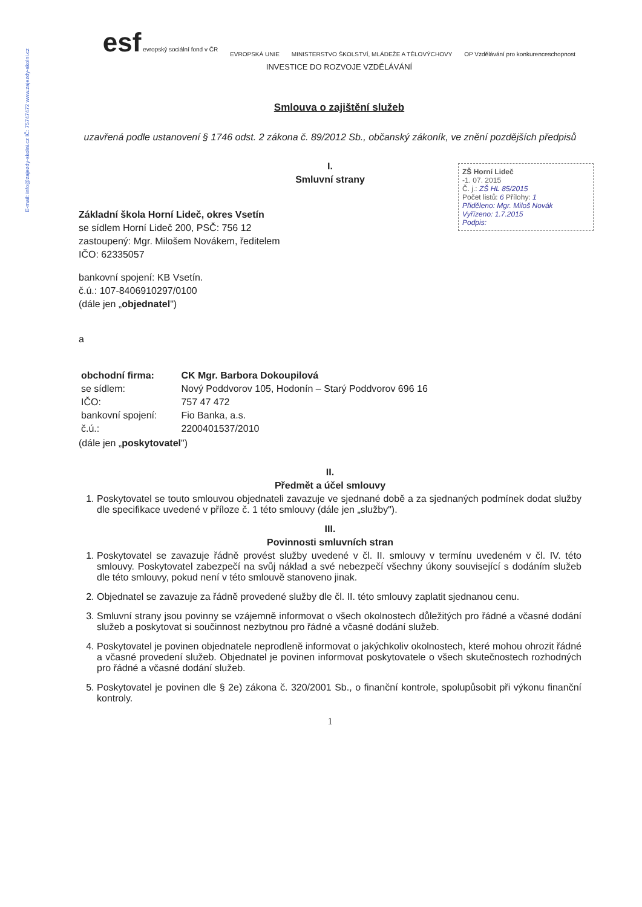E-mail: info@zajezdy-skolni.cz IČ: 75747472 www.zajezdy-skolni.cz
esf evropský sociální fond v ČR
EVROPSKÁ UNIE
MINISTERSTVO ŠKOLSTVÍ, MLÁDEŽE A TĚLOVÝCHOVY
OP Vzdělávání pro konkurenceschopnost
INVESTICE DO ROZVOJE VZDĚLÁVÁNÍ
Smlouva o zajištění služeb
uzavřená podle ustanovení § 1746 odst. 2 zákona č. 89/2012 Sb., občanský zákoník, ve znění pozdějších předpisů
I.
Smluvní strany
ZŠ Horní Lideč
-1. 07. 2015
Č. j.: ZŠ HL 85/2015
Počet listů: 6 Přílohy: 1
Přiděleno: Mgr. Miloš Novák
Vyřízeno: 1.7.2015
Podpis:
Základní škola Horní Lideč, okres Vsetín
se sídlem Horní Lideč 200, PSČ: 756 12
zastoupený: Mgr. Milošem Novákem, ředitelem
IČO: 62335057
bankovní spojení: KB Vsetín.
č.ú.: 107-8406910297/0100
(dále jen „objednatel")
a
| obchodní firma: | CK Mgr. Barbora Dokoupilová |
| se sídlem: | Nový Poddvorov 105, Hodonín – Starý Poddvorov 696 16 |
| IČO: | 757 47 472 |
| bankovní spojení: | Fio Banka, a.s. |
| č.ú.: | 2200401537/2010 |
(dále jen „poskytovatel")
II.
Předmět a účel smlouvy
1. Poskytovatel se touto smlouvou objednateli zavazuje ve sjednané době a za sjednaných podmínek dodat služby dle specifikace uvedené v příloze č. 1 této smlouvy (dále jen „služby").
III.
Povinnosti smluvních stran
1. Poskytovatel se zavazuje řádně provést služby uvedené v čl. II. smlouvy v termínu uvedeném v čl. IV. této smlouvy. Poskytovatel zabezpečí na svůj náklad a své nebezpečí všechny úkony související s dodáním služeb dle této smlouvy, pokud není v této smlouvě stanoveno jinak.
2. Objednatel se zavazuje za řádně provedené služby dle čl. II. této smlouvy zaplatit sjednanou cenu.
3. Smluvní strany jsou povinny se vzájemně informovat o všech okolnostech důležitých pro řádné a včasné dodání služeb a poskytovat si součinnost nezbytnou pro řádné a včasné dodání služeb.
4. Poskytovatel je povinen objednatele neprodleně informovat o jakýchkoliv okolnostech, které mohou ohrozit řádné a včasné provedení služeb. Objednatel je povinen informovat poskytovatele o všech skutečnostech rozhodných pro řádné a včasné dodání služeb.
5. Poskytovatel je povinen dle § 2e) zákona č. 320/2001 Sb., o finanční kontrole, spolupůsobit při výkonu finanční kontroly.
1